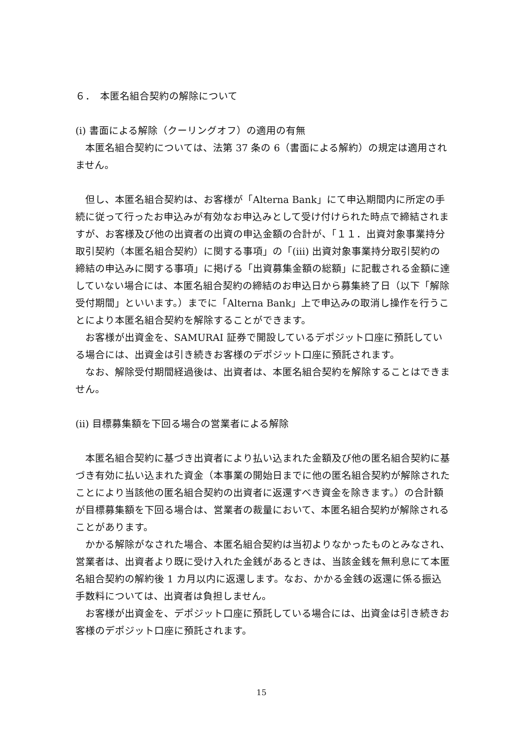６．　本匿名組合契約の解除について
(i) 書面による解除（クーリングオフ）の適用の有無
　本匿名組合契約については、法第 37 条の 6（書面による解約）の規定は適用されません。
　但し、本匿名組合契約は、お客様が「Alterna Bank」にて申込期間内に所定の手続に従って行ったお申込みが有効なお申込みとして受け付けられた時点で締結されますが、お客様及び他の出資者の出資の申込金額の合計が、「１１．出資対象事業持分取引契約（本匿名組合契約）に関する事項」の「(iii) 出資対象事業持分取引契約の締結の申込みに関する事項」に掲げる「出資募集金額の総額」に記載される金額に達していない場合には、本匿名組合契約の締結のお申込日から募集終了日（以下「解除受付期間」といいます。）までに「Alterna Bank」上で申込みの取消し操作を行うことにより本匿名組合契約を解除することができます。
　お客様が出資金を、SAMURAI 証券で開設しているデポジット口座に預託している場合には、出資金は引き続きお客様のデポジット口座に預託されます。
　なお、解除受付期間経過後は、出資者は、本匿名組合契約を解除することはできません。
(ii) 目標募集額を下回る場合の営業者による解除
　本匿名組合契約に基づき出資者により払い込まれた金額及び他の匿名組合契約に基づき有効に払い込まれた資金（本事業の開始日までに他の匿名組合契約が解除されたことにより当該他の匿名組合契約の出資者に返還すべき資金を除きます。）の合計額が目標募集額を下回る場合は、営業者の裁量において、本匿名組合契約が解除されることがあります。
　かかる解除がなされた場合、本匿名組合契約は当初よりなかったものとみなされ、営業者は、出資者より既に受け入れた金銭があるときは、当該金銭を無利息にて本匿名組合契約の解約後 1 カ月以内に返還します。なお、かかる金銭の返還に係る振込手数料については、出資者は負担しません。
　お客様が出資金を、デポジット口座に預託している場合には、出資金は引き続きお客様のデポジット口座に預託されます。
15